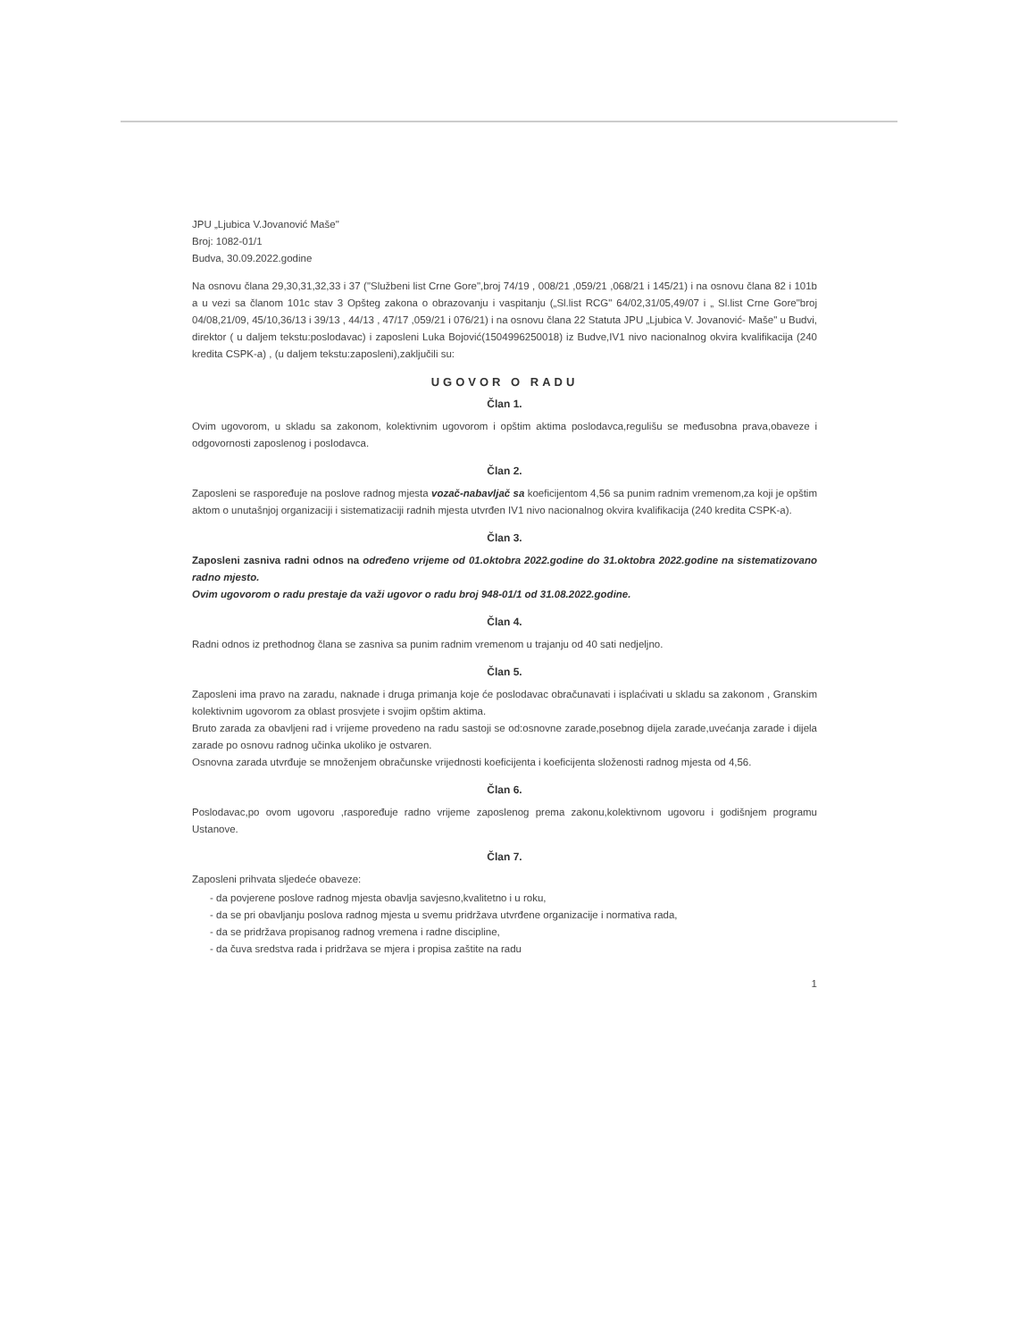JPU „Ljubica V.Jovanović Maše"
Broj: 1082-01/1
Budva, 30.09.2022.godine
Na osnovu člana 29,30,31,32,33 i 37 ("Službeni list Crne Gore",broj 74/19 , 008/21 ,059/21 ,068/21 i 145/21) i na osnovu člana 82 i 101b a u vezi sa članom 101c stav 3 Opšteg zakona o obrazovanju i vaspitanju („Sl.list RCG" 64/02,31/05,49/07 i „ Sl.list Crne Gore"broj 04/08,21/09, 45/10,36/13 i 39/13 , 44/13 , 47/17 ,059/21 i 076/21) i na osnovu člana 22 Statuta JPU „Ljubica V. Jovanović- Maše" u Budvi, direktor ( u daljem tekstu:poslodavac) i zaposleni Luka Bojović(1504996250018) iz Budve,IV1 nivo nacionalnog okvira kvalifikacija (240 kredita CSPK-a) , (u daljem tekstu:zaposleni),zaključili su:
UGOVOR O RADU
Član 1.
Ovim ugovorom, u skladu sa zakonom, kolektivnim ugovorom i opštim aktima poslodavca,regulišu se međusobna prava,obaveze i odgovornosti zaposlenog i poslodavca.
Član 2.
Zaposleni se raspoređuje na poslove radnog mjesta vozač-nabavljač sa koeficijentom 4,56 sa punim radnim vremenom,za koji je opštim aktom o unutašnjoj organizaciji i sistematizaciji radnih mjesta utvrđen IV1 nivo nacionalnog okvira kvalifikacija (240 kredita CSPK-a).
Član 3.
Zaposleni zasniva radni odnos na određeno vrijeme od 01.oktobra 2022.godine do 31.oktobra 2022.godine na sistematizovano radno mjesto.
Ovim ugovorom o radu prestaje da važi ugovor o radu broj 948-01/1 od 31.08.2022.godine.
Član 4.
Radni odnos iz prethodnog člana se zasniva sa punim radnim vremenom u trajanju od 40 sati nedjeljno.
Član 5.
Zaposleni ima pravo na zaradu, naknade i druga primanja koje će poslodavac obračunavati i isplaćivati u skladu sa zakonom , Granskim kolektivnim ugovorom za oblast prosvjete i svojim opštim aktima.
Bruto zarada za obavljeni rad i vrijeme provedeno na radu sastoji se od:osnovne zarade,posebnog dijela zarade,uvećanja zarade i dijela zarade po osnovu radnog učinka ukoliko je ostvaren.
Osnovna zarada utvrđuje se množenjem obračunske vrijednosti koeficijenta i koeficijenta složenosti radnog mjesta od 4,56.
Član 6.
Poslodavac,po ovom ugovoru ,raspoređuje radno vrijeme zaposlenog prema zakonu,kolektivnom ugovoru i godišnjem programu Ustanove.
Član 7.
Zaposleni prihvata sljedeće obaveze:
- da povjerene poslove radnog mjesta obavlja savjesno,kvalitetno i u roku,
- da se pri obavljanju poslova radnog mjesta u svemu pridržava utvrđene organizacije i normativa rada,
- da se pridržava propisanog radnog vremena i radne discipline,
- da čuva sredstva rada i pridržava se mjera i propisa zaštite na radu
1